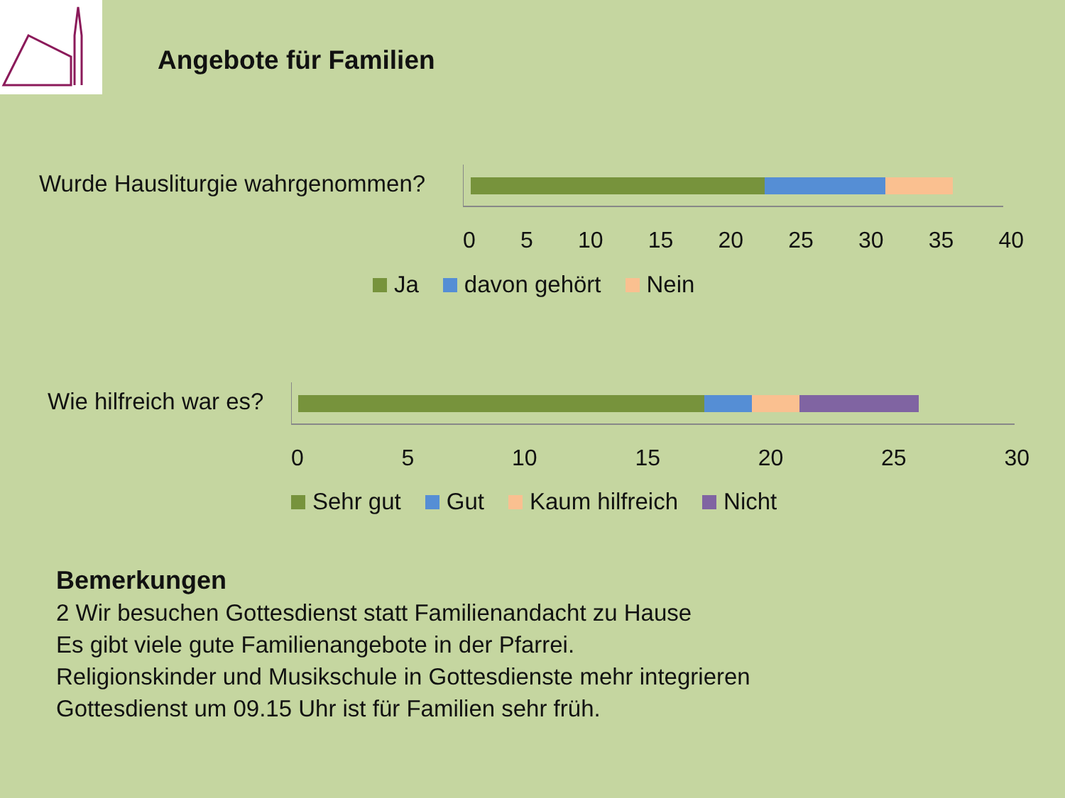Angebote für Familien
Wurde Hausliturgie wahrgenommen?
0 5 10 15 20 25 30 35 40
Ja davon gehört Nein
Wie hilfreich war es?
0 5 10 15 20 25 30
Sehr gut Gut Kaum hilfreich Nicht
Bemerkungen
2 Wir besuchen Gottesdienst statt Familienandacht zu Hause
Es gibt viele gute Familienangebote in der Pfarrei.
Religionskinder und Musikschule in Gottesdienste mehr integrieren
Gottesdienst um 09.15 Uhr ist für Familien sehr früh.